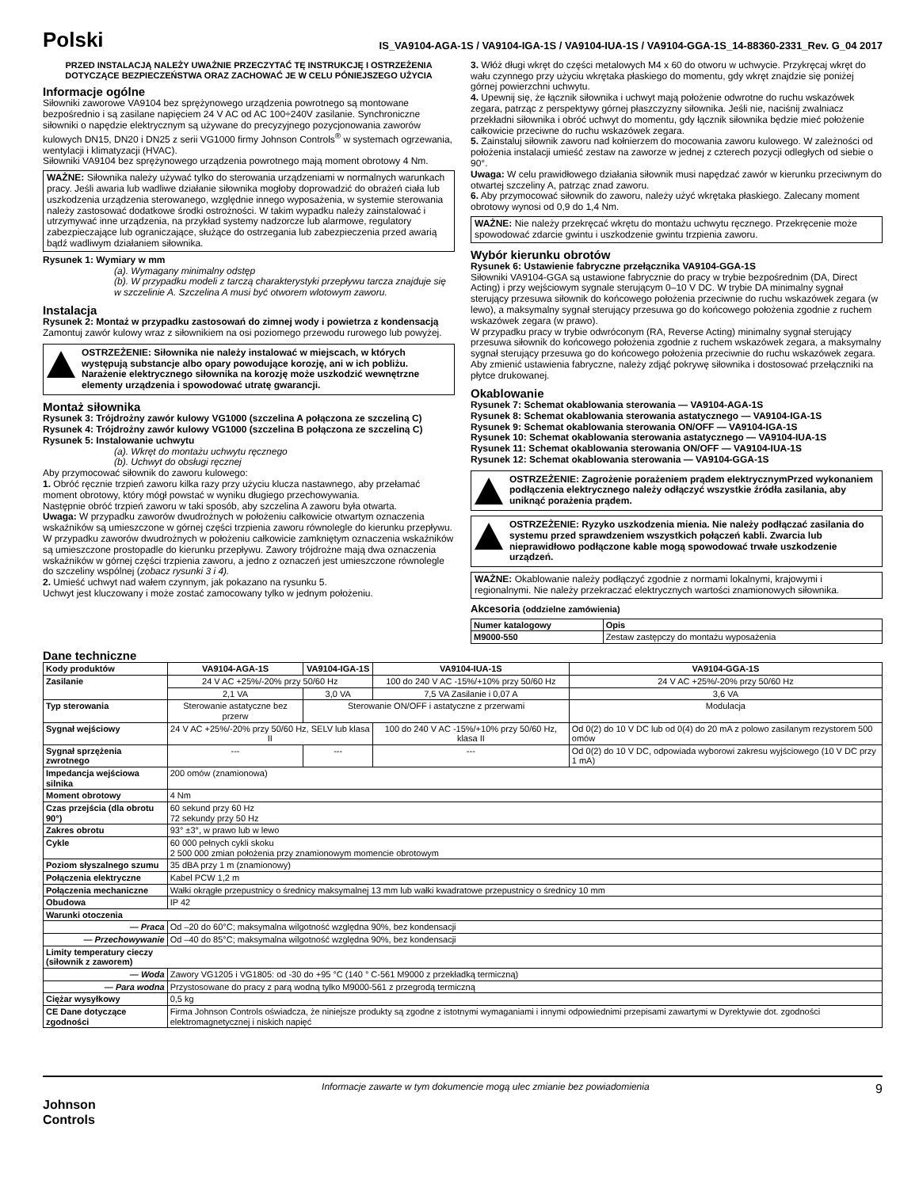Polski
IS_VA9104-AGA-1S / VA9104-IGA-1S / VA9104-IUA-1S / VA9104-GGA-1S_14-88360-2331_Rev. G_04 2017
PRZED INSTALACJĄ NALEŻY UWAŻNIE PRZECZYTAĆ TĘ INSTRUKCJĘ I OSTRZEŻENIA DOTYCZĄCE BEZPIECZEŃSTWA ORAZ ZACHOWAĆ JE W CELU PÓNIEJSZEGO UŻYCIA
Informacje ogólne
Siłowniki zaworowe VA9104 bez sprężynowego urządzenia powrotnego są montowane bezpośrednio i są zasilane napięciem 24 V AC od AC 100÷240V zasilanie. Synchroniczne siłowniki o napędzie elektrycznym są używane do precyzyjnego pozycjonowania zaworów kulowych DN15, DN20 i DN25 z serii VG1000 firmy Johnson Controls<sup>®</sup> w systemach ogrzewania, wentylacji i klimatyzacji (HVAC).
Siłowniki VA9104 bez sprężynowego urządzenia powrotnego mają moment obrotowy 4 Nm.
WAŻNE: Siłownika należy używać tylko do sterowania urządzeniami w normalnych warunkach pracy. Jeśli awaria lub wadliwe działanie siłownika mogłoby doprowadzić do obrażeń ciała lub uszkodzenia urządzenia sterowanego, względnie innego wyposażenia, w systemie sterowania należy zastosować dodatkowe środki ostrożności. W takim wypadku należy zainstalować i utrzymywać inne urządzenia, na przykład systemy nadzorcze lub alarmowe, regulatory zabezpieczające lub ograniczające, służące do ostrzegania lub zabezpieczenia przed awarią bądź wadliwym działaniem siłownika.
Rysunek 1: Wymiary w mm
(a). Wymagany minimalny odstęp
(b). W przypadku modeli z tarczą charakterystyki przepływu tarcza znajduje się w szczelinie A. Szczelina A musi być otworem wlotowym zaworu.
Instalacja
Rysunek 2: Montaż w przypadku zastosowań do zimnej wody i powietrza z kondensacją
Zamontuj zawór kulowy wraz z siłownikiem na osi poziomego przewodu rurowego lub powyżej.
OSTRZEŻENIE: Siłownika nie należy instalować w miejscach, w których występują substancje albo opary powodujące korozję, ani w ich pobliżu. Narażenie elektrycznego siłownika na korozję może uszkodzić wewnętrzne elementy urządzenia i spowodować utratę gwarancji.
Montaż siłownika
Rysunek 3: Trójdrożny zawór kulowy VG1000 (szczelina A połączona ze szczeliną C)
Rysunek 4: Trójdrożny zawór kulowy VG1000 (szczelina B połączona ze szczeliną C)
Rysunek 5: Instalowanie uchwytu
(a). Wkręt do montażu uchwytu ręcznego
(b). Uchwyt do obsługi ręcznej
Aby przymocować siłownik do zaworu kulowego:
1. Obróć ręcznie trzpień zaworu kilka razy przy użyciu klucza nastawnego, aby przełamać moment obrotowy, który mógł powstać w wyniku długiego przechowywania.
Następnie obróć trzpień zaworu w taki sposób, aby szczelina A zaworu była otwarta.
Uwaga: W przypadku zaworów dwudrożnych w położeniu całkowicie otwartym oznaczenia wskaźników są umieszczone w górnej części trzpienia zaworu równolegle do kierunku przepływu. W przypadku zaworów dwudrożnych w położeniu całkowicie zamkniętym oznaczenia wskaźników są umieszczone prostopadle do kierunku przepływu. Zawory trójdrożne mają dwa oznaczenia wskaźników w górnej części trzpienia zaworu, a jedno z oznaczeń jest umieszczone równolegle do szczeliny wspólnej (zobacz rysunki 3 i 4).
2. Umieść uchwyt nad wałem czynnym, jak pokazano na rysunku 5.
Uchwyt jest kluczowany i może zostać zamocowany tylko w jednym położeniu.
3. Włóż długi wkręt do części metalowych M4 x 60 do otworu w uchwycie. Przykręcaj wkręt do wału czynnego przy użyciu wkrętaka płaskiego do momentu, gdy wkręt znajdzie się poniżej górnej powierzchni uchwytu.
4. Upewnij się, że łącznik siłownika i uchwyt mają położenie odwrotne do ruchu wskazówek zegara, patrząc z perspektywy górnej płaszczyzny siłownika. Jeśli nie, naciśnij zwalniacz przekładni siłownika i obróć uchwyt do momentu, gdy łącznik siłownika będzie mieć położenie całkowicie przeciwne do ruchu wskazówek zegara.
5. Zainstaluj siłownik zaworu nad kołnierzem do mocowania zaworu kulowego. W zależności od położenia instalacji umieść zestaw na zaworze w jednej z czterech pozycji odległych od siebie o 90°.
Uwaga: W celu prawidłowego działania siłownik musi napędzać zawór w kierunku przeciwnym do otwartej szczeliny A, patrząc znad zaworu.
6. Aby przymocować siłownik do zaworu, należy użyć wkrętaka płaskiego. Zalecany moment obrotowy wynosi od 0,9 do 1,4 Nm.
WAŻNE: Nie należy przekręcać wkrętu do montażu uchwytu ręcznego. Przekręcenie może spowodować zdarcie gwintu i uszkodzenie gwintu trzpienia zaworu.
Wybór kierunku obrotów
Rysunek 6: Ustawienie fabryczne przełącznika VA9104-GGA-1S
Siłowniki VA9104-GGA są ustawione fabrycznie do pracy w trybie bezpośrednim (DA, Direct Acting) i przy wejściowym sygnale sterującym 0–10 V DC. W trybie DA minimalny sygnał sterujący przesuwa siłownik do końcowego położenia przeciwnie do ruchu wskazówek zegara (w lewo), a maksymalny sygnał sterujący przesuwa go do końcowego położenia zgodnie z ruchem wskazówek zegara (w prawo).
W przypadku pracy w trybie odwróconym (RA, Reverse Acting) minimalny sygnał sterujący przesuwa siłownik do końcowego położenia zgodnie z ruchem wskazówek zegara, a maksymalny sygnał sterujący przesuwa go do końcowego położenia przeciwnie do ruchu wskazówek zegara. Aby zmienić ustawienia fabryczne, należy zdjąć pokrywę siłownika i dostosować przełączniki na płytce drukowanej.
Okablowanie
Rysunek 7: Schemat okablowania sterowania — VA9104-AGA-1S
Rysunek 8: Schemat okablowania sterowania astatycznego — VA9104-IGA-1S
Rysunek 9: Schemat okablowania sterowania ON/OFF — VA9104-IGA-1S
Rysunek 10: Schemat okablowania sterowania astatycznego — VA9104-IUA-1S
Rysunek 11: Schemat okablowania sterowania ON/OFF — VA9104-IUA-1S
Rysunek 12: Schemat okablowania sterowania — VA9104-GGA-1S
OSTRZEŻENIE: Zagrożenie porażeniem prądem elektrycznymPrzed wykonaniem podłączenia elektrycznego należy odłączyć wszystkie źródła zasilania, aby uniknąć porażenia prądem.
OSTRZEŻENIE: Ryzyko uszkodzenia mienia. Nie należy podłączać zasilania do systemu przed sprawdzeniem wszystkich połączeń kabli. Zwarcia lub nieprawidłowo podłączone kable mogą spowodować trwałe uszkodzenie urządzeń.
WAŻNE: Okablowanie należy podłączyć zgodnie z normami lokalnymi, krajowymi i regionalnymi. Nie należy przekraczać elektrycznych wartości znamionowych siłownika.
Akcesoria (oddzielne zamówienia)
| Numer katalogowy | Opis |
| --- | --- |
| M9000-550 | Zestaw zastępczy do montażu wyposażenia |
Dane techniczne
| Kody produktów | VA9104-AGA-1S | VA9104-IGA-1S | VA9104-IUA-1S | VA9104-GGA-1S |
| --- | --- | --- | --- | --- |
| Zasilanie | 24 V AC +25%/-20% przy 50/60 Hz | | 100 do 240 V AC -15%/+10% przy 50/60 Hz | 24 V AC +25%/-20% przy 50/60 Hz |
| | 2,1 VA | 3,0 VA | 7,5 VA Zasilanie i 0,07 A | 3,6 VA |
| Typ sterowania | Sterowanie astatyczne bez przerw | Sterowanie ON/OFF i astatyczne z przerwami | | Modulacja |
| Sygnał wejściowy | 24 V AC +25%/-20% przy 50/60 Hz, SELV lub klasa II | | 100 do 240 V AC -15%/+10% przy 50/60 Hz, klasa II | Od 0(2) do 10 V DC lub od 0(4) do 20 mA z polowo zasilanym rezystorem 500 omów |
| Sygnał sprzężenia zwrotnego | --- | --- | --- | Od 0(2) do 10 V DC, odpowiada wyborowi zakresu wyjściowego (10 V DC przy 1 mA) |
| Impedancja wejściowa silnika | 200 omów (znamionowa) | | | |
| Moment obrotowy | 4 Nm | | | |
| Czas przejścia (dla obrotu 90°) | 60 sekund przy 60 Hz 72 sekundy przy 50 Hz | | | |
| Zakres obrotu | 93° ±3°, w prawo lub w lewo | | | |
| Cykle | 60 000 pełnych cykli skoku 2 500 000 zmian położenia przy znamionowym momencie obrotowym | | | |
| Poziom słyszalnego szumu | 35 dBA przy 1 m (znamionowy) | | | |
| Połączenia elektryczne | Kabel PCW 1,2 m | | | |
| Połączenia mechaniczne | Wałki okrągłe przepustnicy o średnicy maksymalnej 13 mm lub wałki kwadratowe przepustnicy o średnicy 10 mm | | | |
| Obudowa | IP 42 | | | |
| Warunki otoczenia | | | | |
| — Praca | Od –20 do 60°C; maksymalna wilgotność względna 90%, bez kondensacji | | | |
| — Przechowywanie | Od –40 do 85°C; maksymalna wilgotność względna 90%, bez kondensacji | | | |
| Limity temperatury cieczy (siłownik z zaworem) | | | | |
| — Woda | Zawory VG1205 i VG1805: od -30 do +95 °C (140 ° C-561 M9000 z przekładką termiczną) | | | |
| — Para wodna | Przystosowane do pracy z parą wodną tylko M9000-561 z przegrodą termiczną | | | |
| Ciężar wysyłkowy | 0,5 kg | | | |
| CE Dane dotyczące zgodności | Firma Johnson Controls oświadcza, że niniejsze produkty są zgodne z istotnymi wymaganiami i innymi odpowiednimi przepisami zawartymi w Dyrektywie dot. zgodności elektromagnetycznej i niskich napięć | | | |
Johnson
Controls
Informacje zawarte w tym dokumencie mogą ulec zmianie bez powiadomienia 9